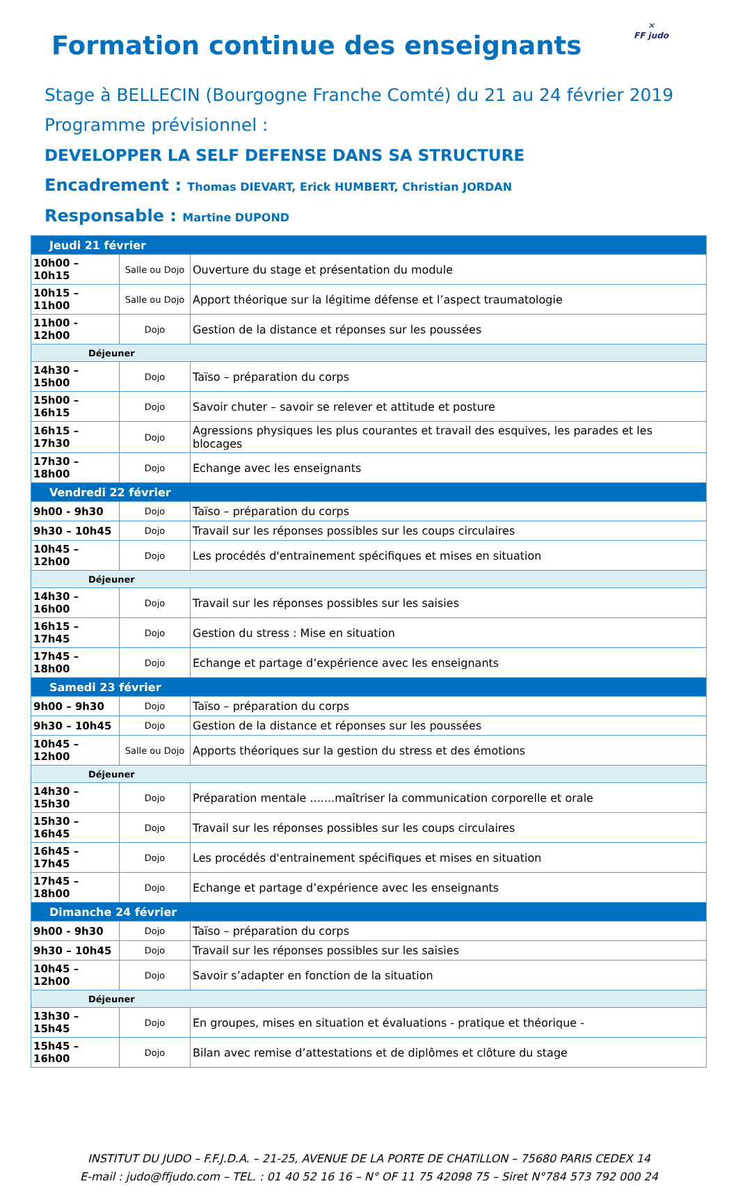✕
FF judo
Formation continue des enseignants
Stage à BELLECIN (Bourgogne Franche Comté) du 21 au 24 février 2019
Programme prévisionnel :
DEVELOPPER LA SELF DEFENSE DANS SA STRUCTURE
Encadrement : Thomas DIEVART, Erick HUMBERT, Christian JORDAN
Responsable : Martine DUPOND
| Jeudi 21 février | | |
| 10h00 – 10h15 | Salle ou Dojo | Ouverture du stage et présentation du module |
| 10h15 – 11h00 | Salle ou Dojo | Apport théorique sur la légitime défense et l’aspect traumatologie |
| 11h00 - 12h00 | Dojo | Gestion de la distance et réponses sur les poussées |
| Déjeuner | | |
| 14h30 – 15h00 | Dojo | Taïso – préparation du corps |
| 15h00 – 16h15 | Dojo | Savoir chuter – savoir se relever et attitude et posture |
| 16h15 – 17h30 | Dojo | Agressions physiques les plus courantes et travail des esquives, les parades et les blocages |
| 17h30 – 18h00 | Dojo | Echange avec les enseignants |
| Vendredi 22 février | | |
| 9h00 - 9h30 | Dojo | Taïso – préparation du corps |
| 9h30 – 10h45 | Dojo | Travail sur les réponses possibles sur les coups circulaires |
| 10h45 – 12h00 | Dojo | Les procédés d'entrainement spécifiques et mises en situation |
| Déjeuner | | |
| 14h30 – 16h00 | Dojo | Travail sur les réponses possibles sur les saisies |
| 16h15 – 17h45 | Dojo | Gestion du stress : Mise en situation |
| 17h45 – 18h00 | Dojo | Echange et partage d’expérience avec les enseignants |
| Samedi 23 février | | |
| 9h00 – 9h30 | Dojo | Taïso – préparation du corps |
| 9h30 – 10h45 | Dojo | Gestion de la distance et réponses sur les poussées |
| 10h45 – 12h00 | Salle ou Dojo | Apports théoriques sur la gestion du stress et des émotions |
| Déjeuner | | |
| 14h30 – 15h30 | Dojo | Préparation mentale .......maîtriser la communication corporelle et orale |
| 15h30 – 16h45 | Dojo | Travail sur les réponses possibles sur les coups circulaires |
| 16h45 – 17h45 | Dojo | Les procédés d'entrainement spécifiques et mises en situation |
| 17h45 – 18h00 | Dojo | Echange et partage d’expérience avec les enseignants |
| Dimanche 24 février | | |
| 9h00 - 9h30 | Dojo | Taïso – préparation du corps |
| 9h30 – 10h45 | Dojo | Travail sur les réponses possibles sur les saisies |
| 10h45 – 12h00 | Dojo | Savoir s’adapter en fonction de la situation |
| Déjeuner | | |
| 13h30 – 15h45 | Dojo | En groupes, mises en situation et évaluations - pratique et théorique - |
| 15h45 – 16h00 | Dojo | Bilan avec remise d’attestations et de diplômes et clôture du stage |
INSTITUT DU JUDO – F.F.J.D.A. – 21-25, AVENUE DE LA PORTE DE CHATILLON – 75680 PARIS CEDEX 14
E-mail : judo@ffjudo.com – TEL. : 01 40 52 16 16 – N° OF 11 75 42098 75 – Siret N°784 573 792 000 24